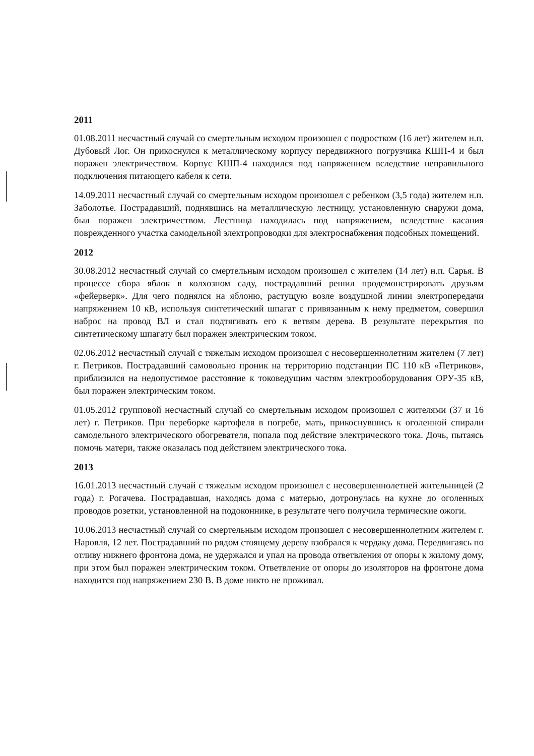2011
01.08.2011 несчастный случай со смертельным исходом произошел с подростком (16 лет) жителем н.п. Дубовый Лог. Он прикоснулся к металлическому корпусу передвижного погрузчика КШП-4 и был поражен электричеством. Корпус КШП-4 находился под напряжением вследствие неправильного подключения питающего кабеля к сети.
14.09.2011 несчастный случай со смертельным исходом произошел с ребенком (3,5 года) жителем н.п. Заболотье. Пострадавший, поднявшись на металлическую лестницу, установленную снаружи дома, был поражен электричеством. Лестница находилась под напряжением, вследствие касания поврежденного участка самодельной электропроводки для электроснабжения подсобных помещений.
2012
30.08.2012 несчастный случай со смертельным исходом произошел с жителем (14 лет) н.п. Сарья. В процессе сбора яблок в колхозном саду, пострадавший решил продемонстрировать друзьям «фейерверк». Для чего поднялся на яблоню, растущую возле воздушной линии электропередачи напряжением 10 кВ, используя синтетический шпагат с привязанным к нему предметом, совершил наброс на провод ВЛ и стал подтягивать его к ветвям дерева. В результате перекрытия по синтетическому шпагату был поражен электрическим током.
02.06.2012 несчастный случай с тяжелым исходом произошел с несовершеннолетним жителем (7 лет) г. Петриков. Пострадавший самовольно проник на территорию подстанции ПС 110 кВ «Петриков», приблизился на недопустимое расстояние к токоведущим частям электрооборудования ОРУ-35 кВ, был поражен электрическим током.
01.05.2012 групповой несчастный случай со смертельным исходом произошел с жителями (37 и 16 лет) г. Петриков. При переборке картофеля в погребе, мать, прикоснувшись к оголенной спирали самодельного электрического обогревателя, попала под действие электрического тока. Дочь, пытаясь помочь матери, также оказалась под действием электрического тока.
2013
16.01.2013 несчастный случай с тяжелым исходом произошел с несовершеннолетней жительницей (2 года) г. Рогачева. Пострадавшая, находясь дома с матерью, дотронулась на кухне до оголенных проводов розетки, установленной на подоконнике, в результате чего получила термические ожоги.
10.06.2013 несчастный случай со смертельным исходом произошел с несовершеннолетним жителем г. Наровля, 12 лет. Пострадавший по рядом стоящему дереву взобрался к чердаку дома. Передвигаясь по отливу нижнего фронтона дома, не удержался и упал на провода ответвления от опоры к жилому дому, при этом был поражен электрическим током. Ответвление от опоры до изоляторов на фронтоне дома находится под напряжением 230 В. В доме никто не проживал.